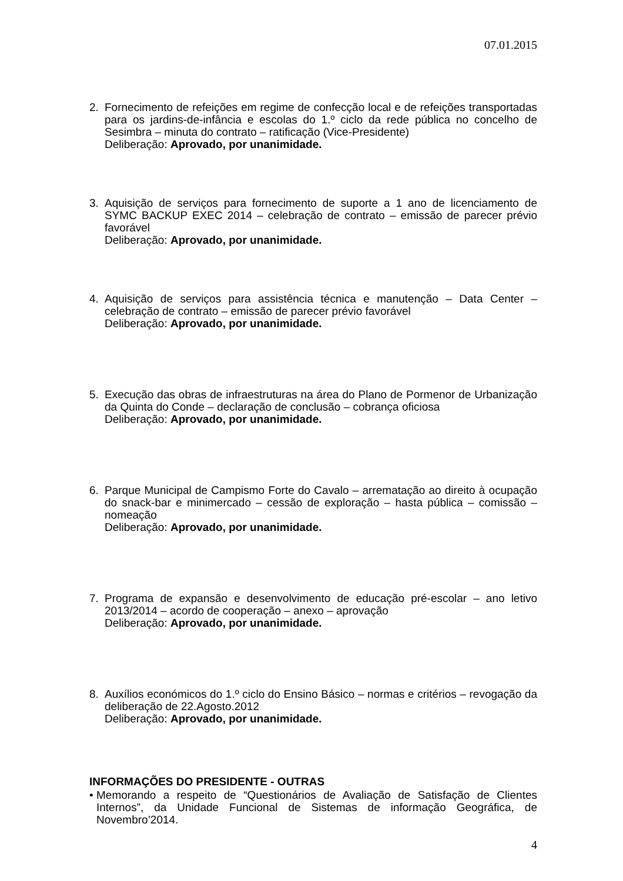07.01.2015
2. Fornecimento de refeições em regime de confecção local e de refeições transportadas para os jardins-de-infância e escolas do 1.º ciclo da rede pública no concelho de Sesimbra – minuta do contrato – ratificação (Vice-Presidente)
Deliberação: Aprovado, por unanimidade.
3. Aquisição de serviços para fornecimento de suporte a 1 ano de licenciamento de SYMC BACKUP EXEC 2014 – celebração de contrato – emissão de parecer prévio favorável
Deliberação: Aprovado, por unanimidade.
4. Aquisição de serviços para assistência técnica e manutenção – Data Center – celebração de contrato – emissão de parecer prévio favorável
Deliberação: Aprovado, por unanimidade.
5. Execução das obras de infraestruturas na área do Plano de Pormenor de Urbanização da Quinta do Conde – declaração de conclusão – cobrança oficiosa
Deliberação: Aprovado, por unanimidade.
6. Parque Municipal de Campismo Forte do Cavalo – arrematação ao direito à ocupação do snack-bar e minimercado – cessão de exploração – hasta pública – comissão – nomeação
Deliberação: Aprovado, por unanimidade.
7. Programa de expansão e desenvolvimento de educação pré-escolar – ano letivo 2013/2014 – acordo de cooperação – anexo – aprovação
Deliberação: Aprovado, por unanimidade.
8. Auxílios económicos do 1.º ciclo do Ensino Básico – normas e critérios – revogação da deliberação de 22.Agosto.2012
Deliberação: Aprovado, por unanimidade.
INFORMAÇÕES DO PRESIDENTE - OUTRAS
• Memorando a respeito de “Questionários de Avaliação de Satisfação de Clientes Internos”, da Unidade Funcional de Sistemas de informação Geográfica, de Novembro’2014.
4